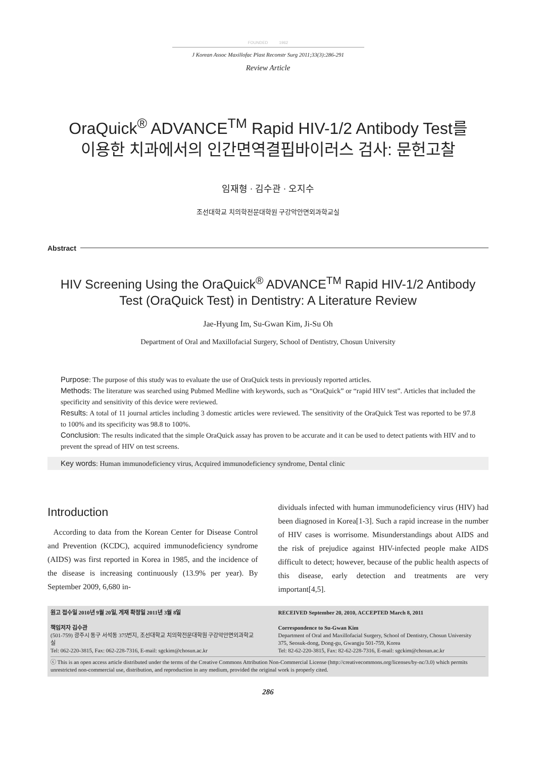FOUNDED 1962
J Korean Assoc Maxillofac Plast Reconstr Surg 2011;33(3):286-291
Review Article
OraQuick<sup>®</sup> ADVANCE<sup>TM</sup> Rapid HIV-1/2 Antibody Test를
이용한 치과에서의 인간면역결핍바이러스 검사: 문헌고찰
임재형 · 김수관 · 오지수
조선대학교 치의학전문대학원 구강악안면외과학교실
Abstract
HIV Screening Using the OraQuick<sup>®</sup> ADVANCE<sup>TM</sup> Rapid HIV-1/2 Antibody
Test (OraQuick Test) in Dentistry: A Literature Review
Jae-Hyung Im, Su-Gwan Kim, Ji-Su Oh
Department of Oral and Maxillofacial Surgery, School of Dentistry, Chosun University
Purpose: The purpose of this study was to evaluate the use of OraQuick tests in previously reported articles.
Methods: The literature was searched using Pubmed Medline with keywords, such as “OraQuick” or “rapid HIV test”. Articles that included the specificity and sensitivity of this device were reviewed.
Results: A total of 11 journal articles including 3 domestic articles were reviewed. The sensitivity of the OraQuick Test was reported to be 97.8 to 100% and its specificity was 98.8 to 100%.
Conclusion: The results indicated that the simple OraQuick assay has proven to be accurate and it can be used to detect patients with HIV and to prevent the spread of HIV on test screens.
Key words: Human immunodeficiency virus, Acquired immunodeficiency syndrome, Dental clinic
Introduction
According to data from the Korean Center for Disease Control and Prevention (KCDC), acquired immunodeficiency syndrome (AIDS) was first reported in Korea in 1985, and the incidence of the disease is increasing continuously (13.9% per year). By September 2009, 6,680 in-
dividuals infected with human immunodeficiency virus (HIV) had been diagnosed in Korea[1-3]. Such a rapid increase in the number of HIV cases is worrisome. Misunderstandings about AIDS and the risk of prejudice against HIV-infected people make AIDS difficult to detect; however, because of the public health aspects of this disease, early detection and treatments are very important[4,5].
원고 접수일 2010년 9월 20일, 게재 확정일 2011년 3월 8일
책임저자 김수관
(501-759) 광주시 동구 서석동 375번지, 조선대학교 치의학전문대학원 구강악안면외과학교실
Tel: 062-220-3815, Fax: 062-228-7316, E-mail: sgckim@chosun.ac.kr
RECEIVED September 20, 2010, ACCEPTED March 8, 2011
Correspondence to Su-Gwan Kim
Department of Oral and Maxillofacial Surgery, School of Dentistry, Chosun University
375, Seosuk-dong, Dong-gu, Gwangju 501-759, Korea
Tel: 82-62-220-3815, Fax: 82-62-228-7316, E-mail: sgckim@chosun.ac.kr
ⓒ This is an open access article distributed under the terms of the Creative Commons Attribution Non-Commercial License (http://creativecommons.org/licenses/by-nc/3.0) which permits unrestricted non-commercial use, distribution, and reproduction in any medium, provided the original work is properly cited.
286